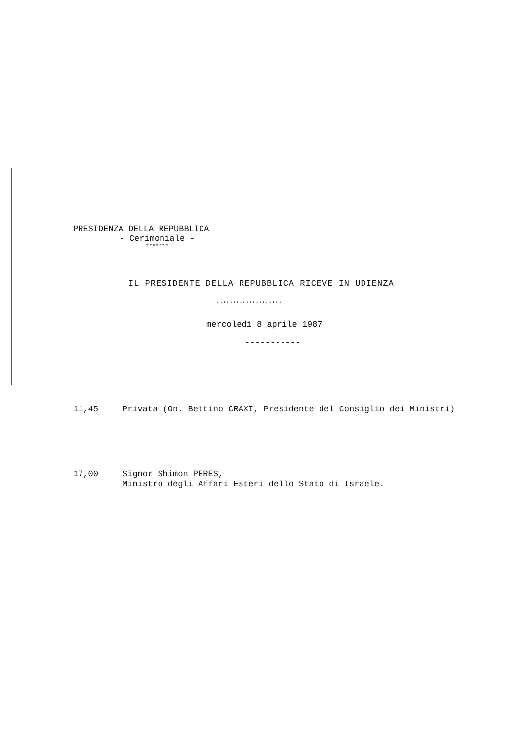PRESIDENZA DELLA REPUBBLICA
- Cerimoniale -
*******
IL PRESIDENTE DELLA REPUBBLICA RICEVE IN UDIENZA
********************
mercoledì 8 aprile 1987
-----------
11,45 Privata (On. Bettino CRAXI, Presidente del Consiglio dei Ministri)
17,00 Signor Shimon PERES,
Ministro degli Affari Esteri dello Stato di Israele.